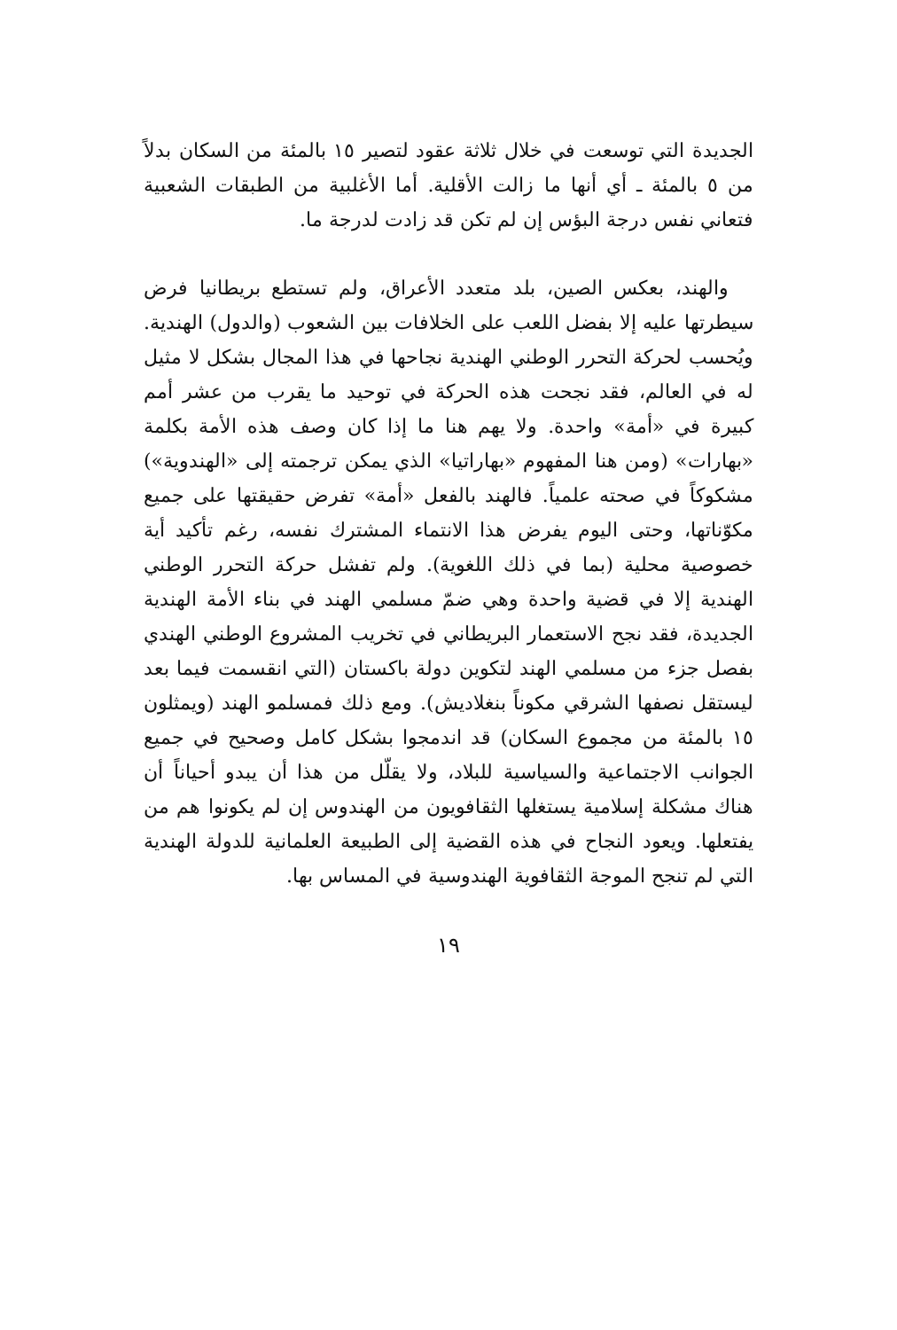الجديدة التي توسعت في خلال ثلاثة عقود لتصير ١٥ بالمئة من السكان بدلاً من ٥ بالمئة ـ أي أنها ما زالت الأقلية. أما الأغلبية من الطبقات الشعبية فتعاني نفس درجة البؤس إن لم تكن قد زادت لدرجة ما.
والهند، بعكس الصين، بلد متعدد الأعراق، ولم تستطع بريطانيا فرض سيطرتها عليه إلا بفضل اللعب على الخلافات بين الشعوب (والدول) الهندية. ويُحسب لحركة التحرر الوطني الهندية نجاحها في هذا المجال بشكل لا مثيل له في العالم، فقد نجحت هذه الحركة في توحيد ما يقرب من عشر أمم كبيرة في «أمة» واحدة. ولا يهم هنا ما إذا كان وصف هذه الأمة بكلمة «بهارات» (ومن هنا المفهوم «بهاراتيا» الذي يمكن ترجمته إلى «الهندوية») مشكوكاً في صحته علمياً. فالهند بالفعل «أمة» تفرض حقيقتها على جميع مكوّناتها، وحتى اليوم يفرض هذا الانتماء المشترك نفسه، رغم تأكيد أية خصوصية محلية (بما في ذلك اللغوية). ولم تفشل حركة التحرر الوطني الهندية إلا في قضية واحدة وهي ضمّ مسلمي الهند في بناء الأمة الهندية الجديدة، فقد نجح الاستعمار البريطاني في تخريب المشروع الوطني الهندي بفصل جزء من مسلمي الهند لتكوين دولة باكستان (التي انقسمت فيما بعد ليستقل نصفها الشرقي مكوناً بنغلاديش). ومع ذلك فمسلمو الهند (ويمثلون ١٥ بالمئة من مجموع السكان) قد اندمجوا بشكل كامل وصحيح في جميع الجوانب الاجتماعية والسياسية للبلاد، ولا يقلّل من هذا أن يبدو أحياناً أن هناك مشكلة إسلامية يستغلها الثقافويون من الهندوس إن لم يكونوا هم من يفتعلها. ويعود النجاح في هذه القضية إلى الطبيعة العلمانية للدولة الهندية التي لم تنجح الموجة الثقافوية الهندوسية في المساس بها.
١٩